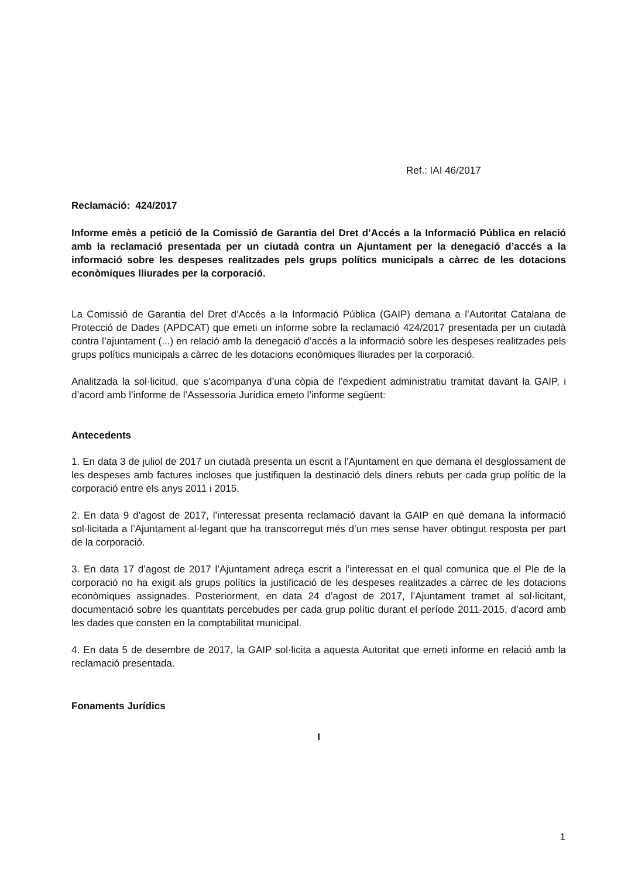Ref.: IAI 46/2017
Reclamació: 424/2017
Informe emès a petició de la Comissió de Garantia del Dret d’Accés a la Informació Pública en relació amb la reclamació presentada per un ciutadà contra un Ajuntament per la denegació d’accés a la informació sobre les despeses realitzades pels grups polítics municipals a càrrec de les dotacions econòmiques lliurades per la corporació.
La Comissió de Garantia del Dret d’Accés a la Informació Pública (GAIP) demana a l’Autoritat Catalana de Protecció de Dades (APDCAT) que emeti un informe sobre la reclamació 424/2017 presentada per un ciutadà contra l’ajuntament (...) en relació amb la denegació d’accés a la informació sobre les despeses realitzades pels grups polítics municipals a càrrec de les dotacions econòmiques lliurades per la corporació.
Analitzada la sol·licitud, que s’acompanya d’una còpia de l’expedient administratiu tramitat davant la GAIP, i d’acord amb l’informe de l’Assessoria Jurídica emeto l’informe següent:
Antecedents
1. En data 3 de juliol de 2017 un ciutadà presenta un escrit a l’Ajuntament en que demana el desglossament de les despeses amb factures incloses que justifiquen la destinació dels diners rebuts per cada grup polític de la corporació entre els anys 2011 i 2015.
2. En data 9 d’agost de 2017, l’interessat presenta reclamació davant la GAIP en què demana la informació sol·licitada a l’Ajuntament al·legant que ha transcorregut més d’un mes sense haver obtingut resposta per part de la corporació.
3. En data 17 d’agost de 2017 l’Ajuntament adreça escrit a l’interessat en el qual comunica que el Ple de la corporació no ha exigit als grups polítics la justificació de les despeses realitzades a càrrec de les dotacions econòmiques assignades. Posteriorment, en data 24 d’agost de 2017, l’Ajuntament tramet al sol·licitant, documentació sobre les quantitats percebudes per cada grup polític durant el període 2011-2015, d’acord amb les dades que consten en la comptabilitat municipal.
4. En data 5 de desembre de 2017, la GAIP sol·licita a aquesta Autoritat que emeti informe en relació amb la reclamació presentada.
Fonaments Jurídics
I
1